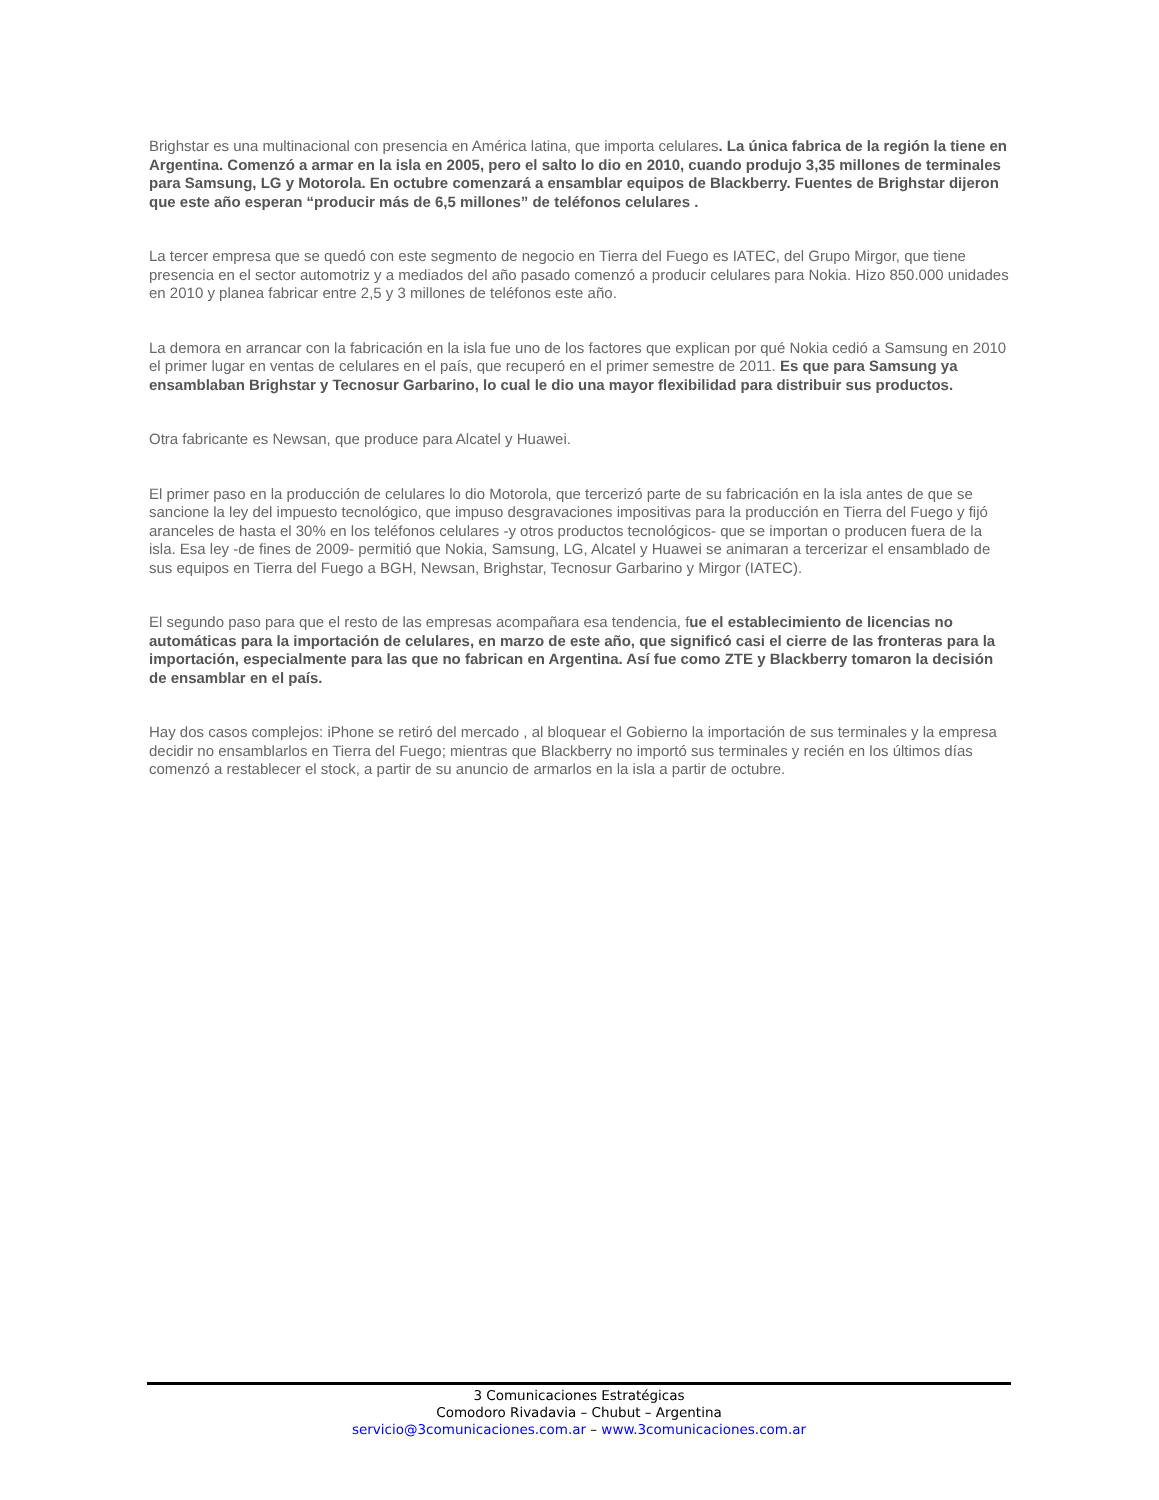Brighstar es una multinacional con presencia en América latina, que importa celulares. La única fabrica de la región la tiene en Argentina. Comenzó a armar en la isla en 2005, pero el salto lo dio en 2010, cuando produjo 3,35 millones de terminales para Samsung, LG y Motorola. En octubre comenzará a ensamblar equipos de Blackberry. Fuentes de Brighstar dijeron que este año esperan “producir más de 6,5 millones” de teléfonos celulares .
La tercer empresa que se quedó con este segmento de negocio en Tierra del Fuego es IATEC, del Grupo Mirgor, que tiene presencia en el sector automotriz y a mediados del año pasado comenzó a producir celulares para Nokia. Hizo 850.000 unidades en 2010 y planea fabricar entre 2,5 y 3 millones de teléfonos este año.
La demora en arrancar con la fabricación en la isla fue uno de los factores que explican por qué Nokia cedió a Samsung en 2010 el primer lugar en ventas de celulares en el país, que recuperó en el primer semestre de 2011. Es que para Samsung ya ensamblaban Brighstar y Tecnosur Garbarino, lo cual le dio una mayor flexibilidad para distribuir sus productos.
Otra fabricante es Newsan, que produce para Alcatel y Huawei.
El primer paso en la producción de celulares lo dio Motorola, que tercerizó parte de su fabricación en la isla antes de que se sancione la ley del impuesto tecnológico, que impuso desgravaciones impositivas para la producción en Tierra del Fuego y fijó aranceles de hasta el 30% en los teléfonos celulares -y otros productos tecnológicos- que se importan o producen fuera de la isla. Esa ley -de fines de 2009- permitió que Nokia, Samsung, LG, Alcatel y Huawei se animaran a tercerizar el ensamblado de sus equipos en Tierra del Fuego a BGH, Newsan, Brighstar, Tecnosur Garbarino y Mirgor (IATEC).
El segundo paso para que el resto de las empresas acompañara esa tendencia, fue el establecimiento de licencias no automáticas para la importación de celulares, en marzo de este año, que significó casi el cierre de las fronteras para la importación, especialmente para las que no fabrican en Argentina. Así fue como ZTE y Blackberry tomaron la decisión de ensamblar en el país.
Hay dos casos complejos: iPhone se retiró del mercado , al bloquear el Gobierno la importación de sus terminales y la empresa decidir no ensamblarlos en Tierra del Fuego; mientras que Blackberry no importó sus terminales y recién en los últimos días comenzó a restablecer el stock, a partir de su anuncio de armarlos en la isla a partir de octubre.
3 Comunicaciones Estratégicas
Comodoro Rivadavia – Chubut – Argentina
servicio@3comunicaciones.com.ar – www.3comunicaciones.com.ar